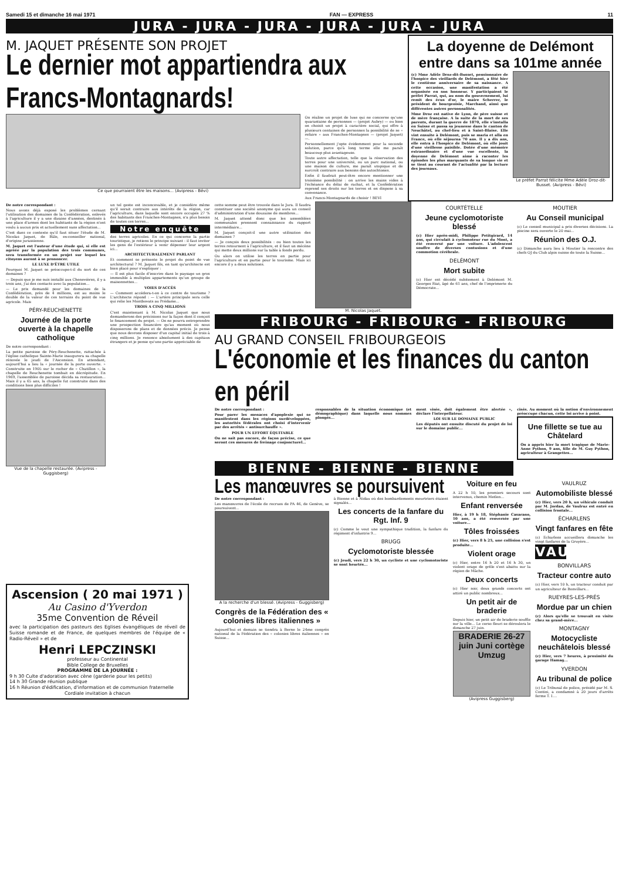Samedi 15 et dimanche 16 mai 1971 FAN — EXPRESS 11
JURA - JURA - JURA - JURA - JURA - JURA
M. JAQUET PRÉSENTE SON PROJET
Le dernier mot appartiendra aux Francs-Montagnards!
Ce que pourraient être les maisons... (Avipress - Bévi)
On réalise un projet de luxe qui ne concerne qu'une quarantaine de personnes — (projet Aubry) — ou bien on choisit un projet à caractère social, qui offre à plusieurs centaines de personnes la possibilité de se « refaire » aux Franches-Montagnes — (projet Jaquet) —.
Personnellement j'opte évidemment pour la seconde solution, parce qu'à long terme elle me paraît beaucoup plus avantageuse.
Toute autre affectation, telle que la réservation des terres pour une université, ou un parc national, ou une maison de culture, me paraît utopique et de surcroît contraire aux besoins des autochtones.
Enfin il faudrait peut-être encore mentionner une troisième possibilité : on arrive les mains vides à l'échéance du délai de rachat, et la Confédération reprend ses droits sur les terres et en dispose à sa convenance.
Aux Francs-Montagnards de choisir ! BEVI
La doyenne de Delémont entre dans sa 101me année
(c) Mme Adèle Droz-dit-Busset, pensionnaire de l'hospice des vieillards de Delémont, a fêté hier le centième anniversaire de sa naissance. A cette occasion, une manifestation a été organisée en son honneur. Y participaient le préfet Parrat, qui, au nom du gouvernement, lui remit des écus d'or, le maire Scherrer, le président de bourgeoisie, Marchand, ainsi que différentes autres personnalités.
Mme Droz est native de Lyon, de père suisse et de mère française. A la suite de la mort de ses parents, durant la guerre de 1870, elle s'installa en Suisse et passa sa jeunesse dans le canton de Neuchâtel, au chef-lieu et à Saint-Blaise. Elle vint ensuite à Delémont, puis se maria et alla en France, où elle séjourna 70 ans. Il y a dix ans, elle entra à l'hospice de Delémont, où elle jouit d'une vieillesse paisible. Dotée d'une mémoire extraordinaire et d'une vue excellente, la doyenne de Delémont aime à raconter les épisodes les plus marquants de sa longue vie et se tient au courant de l'actualité par la lecture des journaux.
Le préfet Parrat félicite Mme Adèle Droz-dit-Busset. (Avipress - Bévi)
De notre correspondant :
Nous avons déjà exposé les problèmes cernant l'utilisation des domaines de la Confédération, enlevés à l'agriculture il y a une dizaine d'années, destinés à une place d'armes dont les habitants de la région n'ont voulu à aucun prix et actuellement sans affectation...
C'est dans ce contexte qu'il faut situer l'étude de M. Nicolas Jaquet, de Bâle, ex-conseiller national, d'origine jurassienne.
M. Jaquet est l'auteur d'une étude qui, si elle est agréée par la population des trois communes, sera transformée en un projet sur lequel les citoyens auront à se prononcer.
LE LUXE D'ÊTRE UTILE
Pourquoi M. Jaquet se préoccupe-t-il du sort de ces domaines ?
— Depuis que je me suis installé aux Chenevières, il y a trois ans, j'ai des contacts avec la population...
— Le prix demandé pour les domaines de la Confédération, près de 4 millions, est au moins le double de la valeur de ces terrains du point de vue agricole. Mais
PÉRY-REUCHENETTE
Journée de la porte ouverte à la chapelle catholique
De notre correspondant :
La petite paroisse de Péry-Reuchenette, rattachée à l'église catholique Sainte-Marie inaugurera sa chapelle rénovée le jeudi de l'Ascension. En attendant, aujourd'hui a lieu la « journée de la porte ouverte. » Construite en 1905 sur le rocher de « Chatillon », la chapelle de Reuchenette tombait en décrépitude. En 1969, l'assemblée de paroisse décida sa restauration... Mais il y a 65 ans, la chapelle fut construite dans des conditions bien plus difficiles !
Vue de la chapelle restaurée. (Avipress - Guggisberg)
un tel geste est inconcevable, et je considère même qu'il serait contraire aux intérêts de la région, car l'agriculture, dans laquelle sont encore occupés 27 % des habitants des Franches-Montagnes, n'a plus besoin de toutes ces terres...
Notre enquête
des terres agricoles. En ce qui concerne la partie touristique, je retiens le principe suivant : il faut inviter les gens de l'extérieur à venir dépenser leur argent ici...
ARCHITECTURALEMENT PARLANT
Et comment se présente le projet du point de vue architectural ? M. Jaquet fils, en tant qu'architecte est bien placé pour s'expliquer :
— Il est plus facile d'inscrire dans le paysage un gros immeuble à multiples appartements qu'un groupe de maisonnettes...
VOIES D'ACCÈS
— Comment accédera-t-on à ce centre de tourisme ? L'architecte répond : — L'artère principale sera celle qui relie les Montbovats au Prédame...
TROIS A CINQ MILLIONS
C'est maintenant à M. Nicolas Jaquet que nous demanderons des précisions sur la façon dont il conçoit le financement du projet. — On ne pourra entreprendre une prospection financière qu'au moment où nous disposerons de plans et de données précis. Je pense que nous devrons disposer d'un capital initial de trois à cinq millions. Je renonce absolument à des capitaux étrangers et je pense qu'une partie appréciable de
cette somme peut être trouvée dans le Jura. Il faudra constituer une société anonyme qui aura un conseil d'administration d'une douzaine de membres...
M. Jaquet attend donc que les assemblées communales prennent connaissance du rapport intermédiaire...
M. Jaquet conçoit-il une autre utilisation des domaines ?
— Je conçois deux possibilités : ou bien toutes les terres retournent à l'agriculture, et il faut un mécène qui mette deux millions sur la table à fonds perdu.
Ou alors on utilise les terres en partie pour l'agriculture et en partie pour le tourisme. Mais ici encore il y a deux solutions.
M. Nicolas Jaquet.
COURTÉTELLE
Jeune cyclomotoriste blessé
(c) Hier après-midi, Philippe Petitgirard, 14 ans, qui circulait à cyclomoteur rue du Mont, a été renversé par une voiture. L'adolescent souffre de diverses contusions et d'une commotion cérébrale.
DELÉMONT
Mort subite
(c) Hier est décédé subitement à Delémont M. Georges Riat, âgé de 61 ans, chef de l'imprimerie du Démocrate...
MOUTIER
Au Conseil municipal
(c) Le conseil municipal a pris diverses décisions. La piscine sera ouverte le 20 mai...
Réunion des O.J.
(c) Dimanche aura lieu à Moutier la rencontre des chefs OJ du Club alpin suisse de toute la Suisse...
FRIBOURG - FRIBOURG - FRIBOURG
AU GRAND CONSEIL FRIBOURGEOIS
L'économie et les finances du canton en péril
De notre correspondant :
Pour parer les menaces d'apoplexie qui se manifestent dans les régions surdéveloppées, les autorités fédérales ont choisi d'intervenir par des arrêtés « antisurchauffe ».
POUR UN EFFORT ÉQUITABLE
On ne sait pas encore, de façon précise, ce que seront ces mesures de freinage conjoncturel...
responsables de la situation économique (et démographique) dans laquelle nous sommes plongés...
ment visée, doit également être alertée », déclare l'interpellateur.
LOI SUR LE DOMAINE PUBLIC
Les députés ont ensuite discuté du projet de loi sur le domaine public...
cisés. Au moment où la notion d'environnement préoccupe chacun, cette loi arrive à point.
Une fillette se tue au Châtelard
On a appris hier la mort tragique de Marie-Anne Python, 9 ans, fille de M. Guy Python, agriculteur à Grangettes...
BIENNE - BIENNE - BIENNE
Les manœuvres se poursuivent
De notre correspondant :
Les manœuvres de l'école de recrues de PA 46, de Genève, se poursuivent...
A la recherche d'un blessé. (Avipress - Guggisberg)
Congrès de la Fédération des « colonies libres italiennes »
Aujourd'hui et demain se tiendra à Berne le 24me congrès national de la Fédération des « colonies libres italiennes » en Suisse...
à Bienne et à Nidau où des bombardements meurtriers étaient signalés...
Les concerts de la fanfare du Rgt. Inf. 9
(c) Comme le veut une sympathique tradition, la fanfare du régiment d'infantrie 9...
BRUGG
Cyclomotoriste blessée
(c) Jeudi, vers 22 h 30, un cycliste et une cyclomotoriste se sont heurtés...
Voiture en feu
A 22 h 10, les premiers secours sont intervenus, chemin Metlen...
Enfant renversée
Hier, à 19 h 18, Stéphanie Casarano, 10 ans, a été renversée par une voiture...
Tôles froissées
(c) Hier, vers 8 h 25, une collision s'est produite...
Violent orage
(c) Hier, entre 16 h 20 et 16 h 30, un violent orage de grêle s'est abattu sur la région de Mâche.
Deux concerts
(c) Hier soir, deux grands concerts ont attiré un public nombreux...
Un petit air de braderie
Depuis hier, un petit air de braderie souffle sur la ville... Le corso fleuri se déroulera le dimanche 27 juin.
BRADERIE 26-27 juin Juni cortège Umzug
(Avipress Guggisberg)
VAULRUZ
Automobiliste blessé
(c) Hier, vers 20 h, un véhicule conduit par M. Jordan, de Vaulruz est entré en collision frontale...
ÉCHARLENS
Vingt fanfares en fête
(c) Echarlens accueillera dimanche les vingt fanfares de la Gruyère...
VAUD
BONVILLARS
Tracteur contre auto
(c) Hier, vers 10 h, un tracteur conduit par un agriculteur de Bonvillars...
RUEYRES-LES-PRÉS
Mordue par un chien
(c) Alors qu'elle se trouvait en visite chez sa grand-mère...
MONTAGNY
Motocycliste neuchâtelois blessé
(c) Hier, vers 7 heures, à proximité du garage Hamag...
YVERDON
Au tribunal de police
(c) Le Tribunal de police, présidé par M. S. Contini, a condamné à 20 jours d'arrêts ferme T. I....
Ascension ( 20 mai 1971 )
Au Casino d'Yverdon
35me Convention de Réveil
avec la participation des pasteurs des Eglises évangéliques de réveil de Suisse romande et de France, de quelques membres de l'équipe de « Radio-Réveil » et de
Henri LEPCZINSKI
professeur au Continental
Bible College de Bruxelles
PROGRAMME DE LA JOURNÉE :
9 h 30 Culte d'adoration avec cène (garderie pour les petits)
14 h 30 Grande réunion publique
16 h Réunion d'édification, d'information et de communion fraternelle
Cordiale invitation à chacun